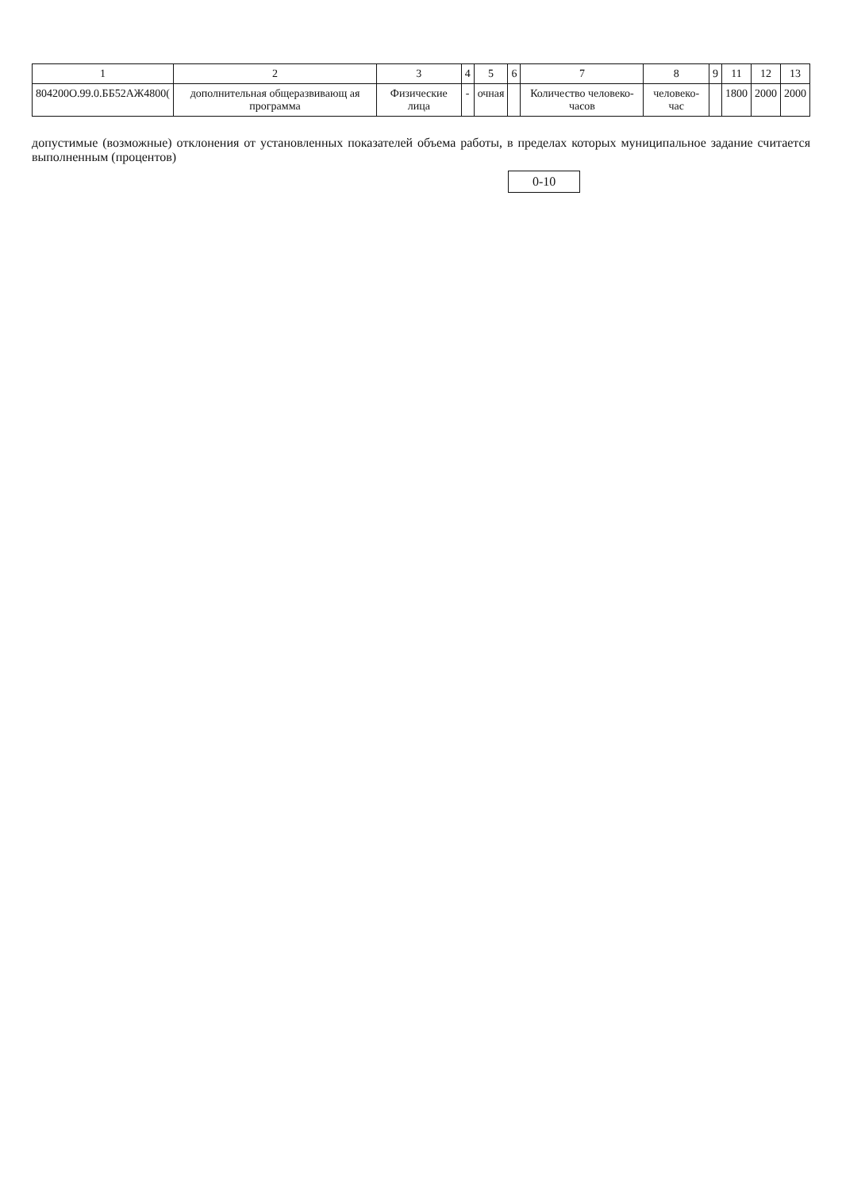| 1 | 2 | 3 | 4 | 5 | 6 | 7 | 8 | 9 | 11 | 12 | 13 |
| --- | --- | --- | --- | --- | --- | --- | --- | --- | --- | --- | --- |
| 804200О.99.0.ББ52АЖ4800( | дополнительная общеразвивающ ая программа | Физические лица | - | очная | | Количество человеко-часов | человеко-час | | 1800 | 2000 | 2000 |
допустимые (возможные) отклонения от установленных показателей объема работы, в пределах которых муниципальное задание считается выполненным (процентов)
0-10